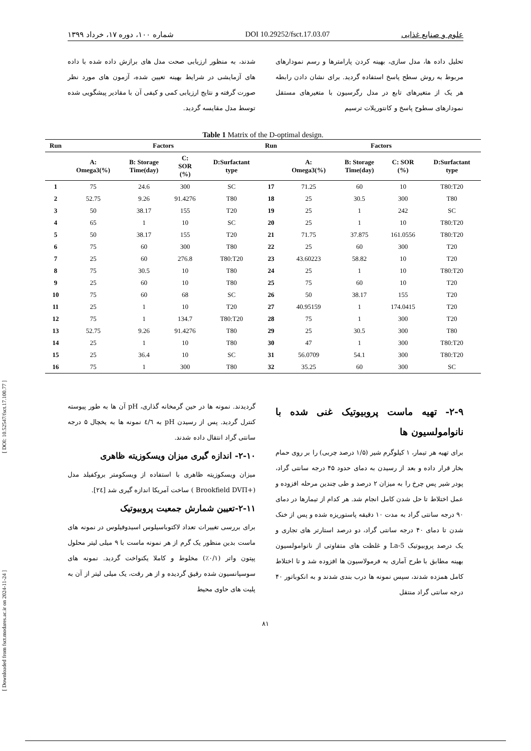[ Downloaded from fsct.modares.ac.ir on 2024-11-24 ] [ DOI: 10.52547/fsct.17.100.77 ]
علوم و صنایع غذایی DOI 10.29252/fsct.17.03.07 شماره ۱۰۰، دوره ۱۷، خرداد ۱۳۹۹
تحلیل داده ها، مدل سازی، بهینه کردن پارامترها و رسم نمودارهای مربوط به روش سطح پاسخ استفاده گردید. برای نشان دادن رابطه هر یک از متغیرهای تابع در مدل رگرسیون با متغیرهای مستقل نمودارهای سطوح پاسخ و کانتورپلات ترسیم
شدند، به منظور ارزیابی صحت مدل های برازش داده شده با داده های آزمایشی در شرایط بهینه تعیین شده، آزمون های مورد نظر صورت گرفته و نتایج ارزیابی کمی و کیفی آن با مقادیر پیشگویی شده توسط مدل مقایسه گردید.
Table 1 Matrix of the D-optimal design.
| Run | Factors | | | | Run | Factors | | | |
| --- | --- | --- | --- | --- | --- | --- | --- | --- | --- |
| | A: Omega3(%) | B: Storage Time(day) | C: SOR (%) | D:Surfactant type | | A: Omega3(%) | B: Storage Time(day) | C: SOR (%) | D:Surfactant type |
| 1 | 75 | 24.6 | 300 | SC | 17 | 71.25 | 60 | 10 | T80:T20 |
| 2 | 52.75 | 9.26 | 91.4276 | T80 | 18 | 25 | 30.5 | 300 | T80 |
| 3 | 50 | 38.17 | 155 | T20 | 19 | 25 | 1 | 242 | SC |
| 4 | 65 | 1 | 10 | SC | 20 | 25 | 1 | 10 | T80:T20 |
| 5 | 50 | 38.17 | 155 | T20 | 21 | 71.75 | 37.875 | 161.0556 | T80:T20 |
| 6 | 75 | 60 | 300 | T80 | 22 | 25 | 60 | 300 | T20 |
| 7 | 25 | 60 | 276.8 | T80:T20 | 23 | 43.60223 | 58.82 | 10 | T20 |
| 8 | 75 | 30.5 | 10 | T80 | 24 | 25 | 1 | 10 | T80:T20 |
| 9 | 25 | 60 | 10 | T80 | 25 | 75 | 60 | 10 | T20 |
| 10 | 75 | 60 | 68 | SC | 26 | 50 | 38.17 | 155 | T20 |
| 11 | 25 | 1 | 10 | T20 | 27 | 40.95159 | 1 | 174.0415 | T20 |
| 12 | 75 | 1 | 134.7 | T80:T20 | 28 | 75 | 1 | 300 | T20 |
| 13 | 52.75 | 9.26 | 91.4276 | T80 | 29 | 25 | 30.5 | 300 | T80 |
| 14 | 25 | 1 | 10 | T80 | 30 | 47 | 1 | 300 | T80:T20 |
| 15 | 25 | 36.4 | 10 | SC | 31 | 56.0709 | 54.1 | 300 | T80:T20 |
| 16 | 75 | 1 | 300 | T80 | 32 | 35.25 | 60 | 300 | SC |
۲-۹- تهیه ماست پروبیوتیک غنی شده با نانوامولسیون ها
برای تهیه هر تیمار، ۱ کیلوگرم شیر (۱/۵ درصد چربی) را بر روی حمام بخار قرار داده و بعد از رسیدن به دمای حدود ۴۵ درجه سانتی گراد، پودر شیر پس چرخ را به میزان ۲ درصد و طی چندین مرحله افزوده و عمل اختلاط تا حل شدن کامل انجام شد. هر کدام از تیمارها در دمای ۹۰ درجه سانتی گراد به مدت ۱۰ دقیقه پاستوریزه شده و پس از خنک شدن تا دمای ۴۰ درجه سانتی گراد، دو درصد استارتر های تجاری و یک درصد پروبیوتیک La-5 و غلظت های متفاوتی از نانوامولسیون بهینه مطابق با طرح آماری به فرمولاسیون ها افزوده شد و تا اختلاط کامل همزده شدند، سپس نمونه ها درب بندی شدند و به انکوباتور ۴۰ درجه سانتی گراد منتقل
گردیدند. نمونه ها در حین گرمخانه گذاری، pH آن ها به طور پیوسته کنترل گردید. پس از رسیدن pH به ٤/٦ نمونه ها به یخچال ۵ درجه سانتی گراد انتقال داده شدند.
۲-۱۰- اندازه گیری میزان ویسکوزیته ظاهری
میزان ویسکوزیته ظاهری با استفاده از ویسکومتر بروکفیلد مدل (+Brookfield DVΠ ) ساخت آمریکا اندازه گیری شد [۲٤].
۲-۱۱-تعیین شمارش جمعیت پروبیوتیک
برای بررسی تغییرات تعداد لاکتوباسیلوس اسیدوفیلوس در نمونه های ماست بدین منظور یک گرم از هر نمونه ماست با ۹ میلی لیتر محلول پپتون واتر (۰/۱٪) مخلوط و کاملا یکنواخت گردید. نمونه های سوسپانسیون شده رقیق گردیده و از هر رقت، یک میلی لیتر از آن به پلیت های حاوی محیط
۸۱